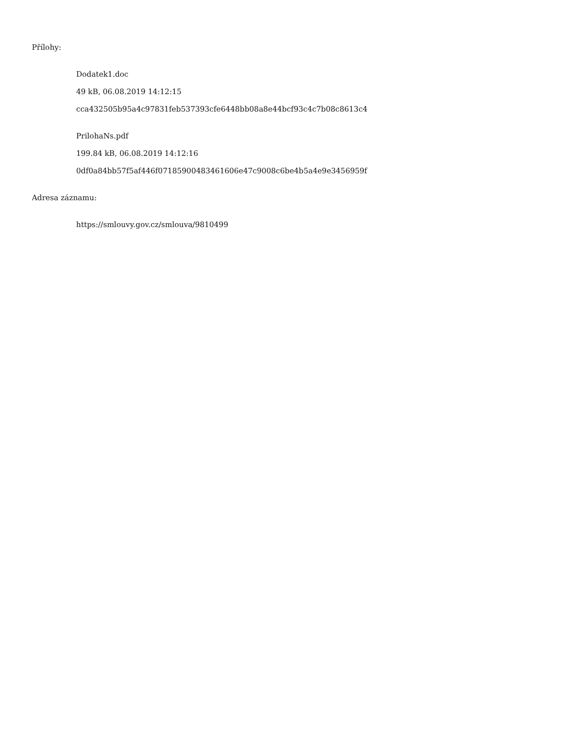Přílohy:
Dodatek1.doc
49 kB, 06.08.2019 14:12:15
cca432505b95a4c97831feb537393cfe6448bb08a8e44bcf93c4c7b08c8613c4
PrilohaNs.pdf
199.84 kB, 06.08.2019 14:12:16
0df0a84bb57f5af446f07185900483461606e47c9008c6be4b5a4e9e3456959f
Adresa záznamu:
https://smlouvy.gov.cz/smlouva/9810499